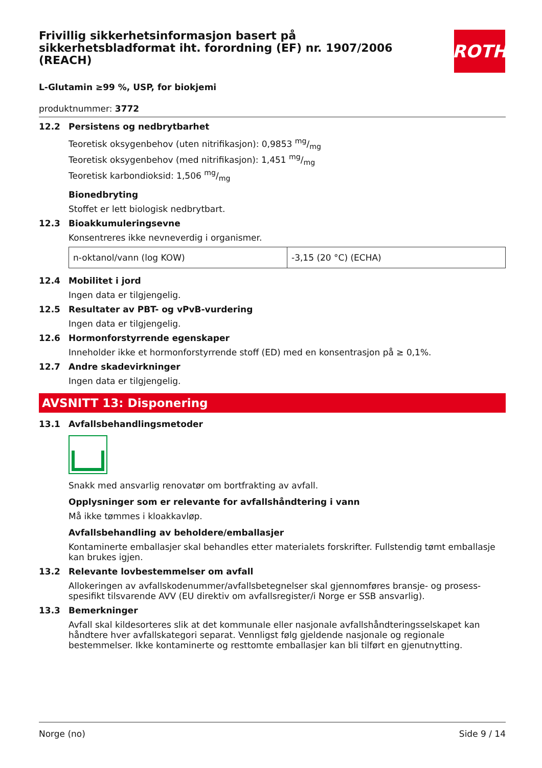ROTH
Frivillig sikkerhetsinformasjon basert på sikkerhetsbladformat iht. forordning (EF) nr. 1907/2006 (REACH)
L-Glutamin ≥99 %, USP, for biokjemi
produktnummer: 3772
12.2 Persistens og nedbrytbarhet
Teoretisk oksygenbehov (uten nitrifikasjon): 0,9853 mg/mg
Teoretisk oksygenbehov (med nitrifikasjon): 1,451 mg/mg
Teoretisk karbondioksid: 1,506 mg/mg
Bionedbryting
Stoffet er lett biologisk nedbrytbart.
12.3 Bioakkumuleringsevne
Konsentreres ikke nevneverdig i organismer.
| n-oktanol/vann (log KOW) | -3,15 (20 °C) (ECHA) |
12.4 Mobilitet i jord
Ingen data er tilgjengelig.
12.5 Resultater av PBT- og vPvB-vurdering
Ingen data er tilgjengelig.
12.6 Hormonforstyrrende egenskaper
Inneholder ikke et hormonforstyrrende stoff (ED) med en konsentrasjon på ≥ 0,1%.
12.7 Andre skadevirkninger
Ingen data er tilgjengelig.
AVSNITT 13: Disponering
13.1 Avfallsbehandlingsmetoder
Snakk med ansvarlig renovatør om bortfrakting av avfall.
Opplysninger som er relevante for avfallshåndtering i vann
Må ikke tømmes i kloakkavløp.
Avfallsbehandling av beholdere/emballasjer
Kontaminerte emballasjer skal behandles etter materialets forskrifter. Fullstendig tømt emballasje kan brukes igjen.
13.2 Relevante lovbestemmelser om avfall
Allokeringen av avfallskodenummer/avfallsbetegnelser skal gjennomføres bransje- og prosess-spesifikt tilsvarende AVV (EU direktiv om avfallsregister/i Norge er SSB ansvarlig).
13.3 Bemerkninger
Avfall skal kildesorteres slik at det kommunale eller nasjonale avfallshåndteringsselskapet kan håndtere hver avfallskategori separat. Vennligst følg gjeldende nasjonale og regionale bestemmelser. Ikke kontaminerte og resttomte emballasjer kan bli tilført en gjenutnytting.
Norge (no) Side 9 / 14